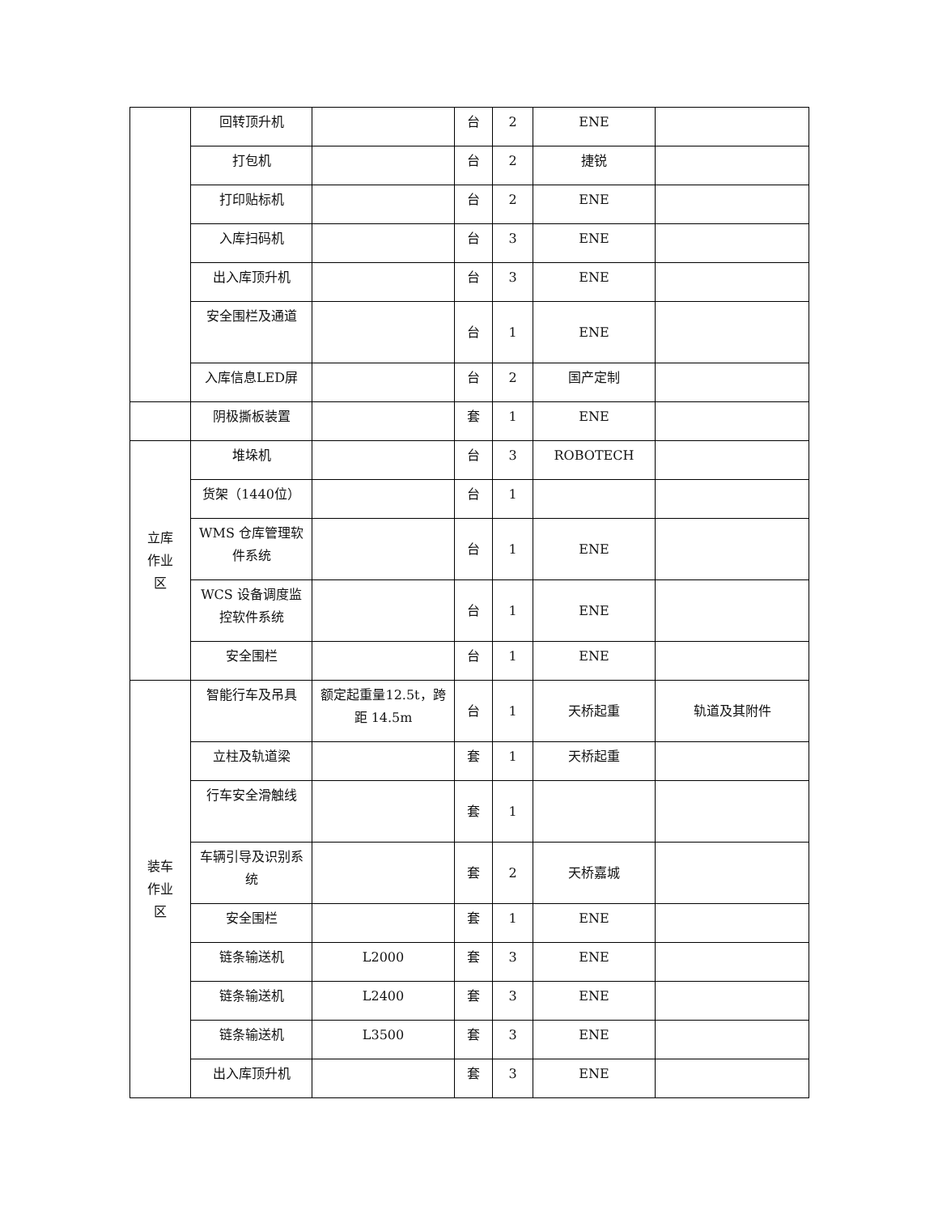| | 回转顶升机 | | 台 | 2 | ENE | |
| | 打包机 | | 台 | 2 | 捷锐 | |
| | 打印贴标机 | | 台 | 2 | ENE | |
| | 入库扫码机 | | 台 | 3 | ENE | |
| | 出入库顶升机 | | 台 | 3 | ENE | |
| | 安全围栏及通道 | | 台 | 1 | ENE | |
| | 入库信息LED屏 | | 台 | 2 | 国产定制 | |
| | 阴极撕板装置 | | 套 | 1 | ENE | |
| 立库 作业 区 | 堆垛机 | | 台 | 3 | ROBOTECH | |
| | 货架（1440位） | | 台 | 1 | | |
| | WMS 仓库管理软件系统 | | 台 | 1 | ENE | |
| | WCS 设备调度监控软件系统 | | 台 | 1 | ENE | |
| | 安全围栏 | | 台 | 1 | ENE | |
| 装车 作业 区 | 智能行车及吊具 | 额定起重量12.5t，跨距 14.5m | 台 | 1 | 天桥起重 | 轨道及其附件 |
| | 立柱及轨道梁 | | 套 | 1 | 天桥起重 | |
| | 行车安全滑触线 | | 套 | 1 | | |
| | 车辆引导及识别系统 | | 套 | 2 | 天桥嘉城 | |
| | 安全围栏 | | 套 | 1 | ENE | |
| | 链条输送机 | L2000 | 套 | 3 | ENE | |
| | 链条输送机 | L2400 | 套 | 3 | ENE | |
| | 链条输送机 | L3500 | 套 | 3 | ENE | |
| | 出入库顶升机 | | 套 | 3 | ENE | |